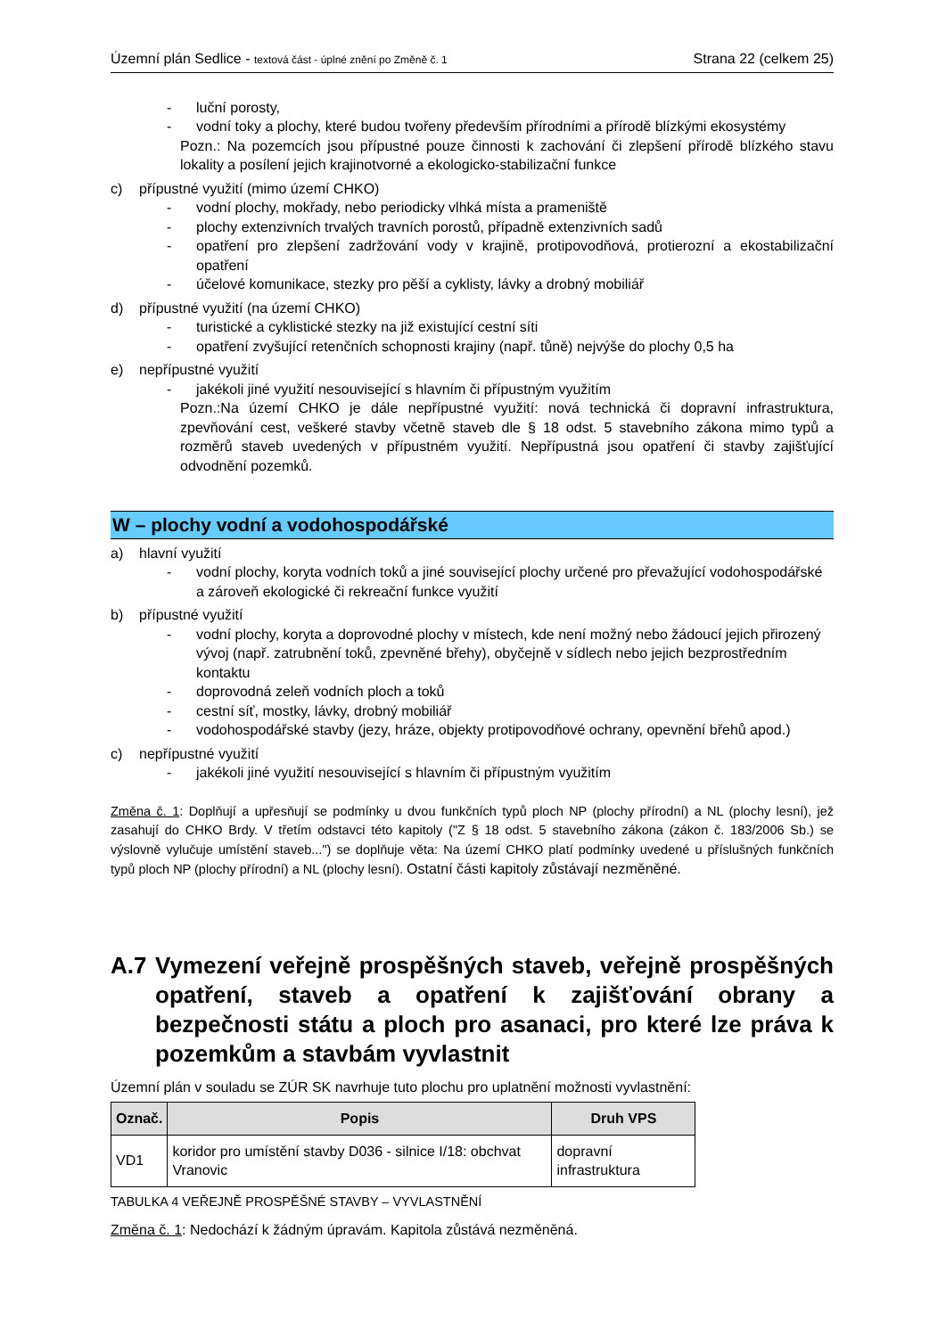Územní plán Sedlice - textová část - úplné znění po Změně č. 1
Strana 22 (celkem 25)
- luční porosty,
- vodní toky a plochy, které budou tvořeny především přírodními a přírodě blízkými ekosystémy
Pozn.: Na pozemcích jsou přípustné pouze činnosti k zachování či zlepšení přírodě blízkého stavu lokality a posílení jejich krajinotvorné a ekologicko-stabilizační funkce
c) přípustné využití (mimo území CHKO)
- vodní plochy, mokřady, nebo periodicky vlhká místa a prameniště
- plochy extenzivních trvalých travních porostů, případně extenzivních sadů
- opatření pro zlepšení zadržování vody v krajině, protipovodňová, protierozní a ekostabilizační opatření
- účelové komunikace, stezky pro pěší a cyklisty, lávky a drobný mobiliář
d) přípustné využití (na území CHKO)
- turistické a cyklistické stezky na již existující cestní síti
- opatření zvyšující retenčních schopnosti krajiny (např. tůně) nejvýše do plochy 0,5 ha
e) nepřípustné využití
- jakékoli jiné využití nesouvisející s hlavním či přípustným využitím
Pozn.:Na území CHKO je dále nepřípustné využití: nová technická či dopravní infrastruktura, zpevňování cest, veškeré stavby včetně staveb dle § 18 odst. 5 stavebního zákona mimo typů a rozměrů staveb uvedených v přípustném využití. Nepřípustná jsou opatření či stavby zajišťující odvodnění pozemků.
W – plochy vodní a vodohospodářské
a) hlavní využití
- vodní plochy, koryta vodních toků a jiné související plochy určené pro převažující vodohospodářské a zároveň ekologické či rekreační funkce využití
b) přípustné využití
- vodní plochy, koryta a doprovodné plochy v místech, kde není možný nebo žádoucí jejich přirozený vývoj (např. zatrubnění toků, zpevněné břehy), obyčejně v sídlech nebo jejich bezprostředním kontaktu
- doprovodná zeleň vodních ploch a toků
- cestní síť, mostky, lávky, drobný mobiliář
- vodohospodářské stavby (jezy, hráze, objekty protipovodňové ochrany, opevnění břehů apod.)
c) nepřípustné využití
- jakékoli jiné využití nesouvisející s hlavním či přípustným využitím
Změna č. 1: Doplňují a upřesňují se podmínky u dvou funkčních typů ploch NP (plochy přírodní) a NL (plochy lesní), jež zasahují do CHKO Brdy. V třetím odstavci této kapitoly ("Z § 18 odst. 5 stavebního zákona (zákon č. 183/2006 Sb.) se výslovně vylučuje umístění staveb...") se doplňuje věta: Na území CHKO platí podmínky uvedené u příslušných funkčních typů ploch NP (plochy přírodní) a NL (plochy lesní). Ostatní části kapitoly zůstávají nezměněné.
A.7 Vymezení veřejně prospěšných staveb, veřejně prospěšných opatření, staveb a opatření k zajišťování obrany a bezpečnosti státu a ploch pro asanaci, pro které lze práva k pozemkům a stavbám vyvlastnit
Územní plán v souladu se ZÚR SK navrhuje tuto plochu pro uplatnění možnosti vyvlastnění:
| Označ. | Popis | Druh VPS |
| --- | --- | --- |
| VD1 | koridor pro umístění stavby D036 - silnice I/18: obchvat Vranovic | dopravní infrastruktura |
TABULKA 4 VEŘEJNĚ PROSPĚŠNÉ STAVBY – VYVLASTNĚNÍ
Změna č. 1: Nedochází k žádným úpravám. Kapitola zůstává nezměněná.